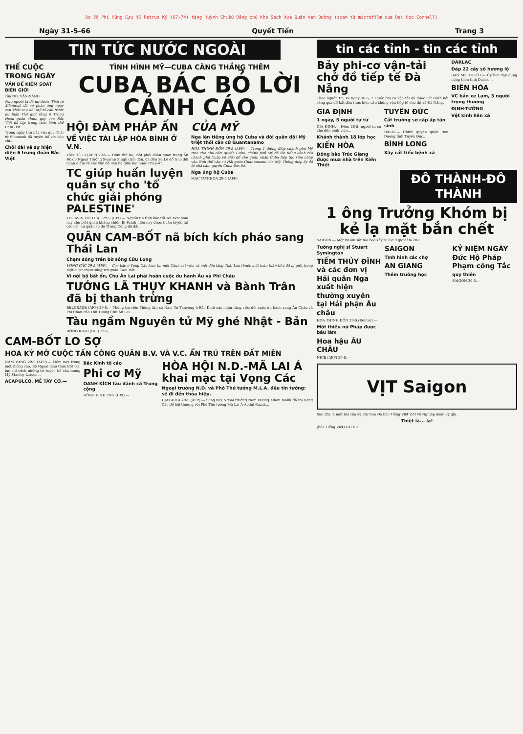Do Võ Phi Hùng Cựu HS Petrus Ký (67-74) tặng Huỳnh Chiều Đẳng chủ Kho Sách Xưa Quán Ven Đường (scan từ microfilm của Đại Học Cornell)
Ngày 31-5-66 Quyết Tiến Trang 3
TIN TỨC NƯỚC NGOÀI
THẾ CUỘC TRONG NGÀY
VẤN ĐỀ KIỂM SOÁT BIÊN GIỚI
của NG. VĂN-SÁNG
Như người ta đã dự đoán, Thái tử Sihanouk đã có phản ứng ngay sau khắc sau khi Mỹ tố cáo trước dư luận Thế giới rằng 6 Trung Đoàn quân chính quy của Bắc Việt đã tập trung trên lãnh thổ Cam Bốt...
Trong ngày thứ bảy vừa qua Thái tử Sihanouk đã tuyên bố với báo chí...
Chối dài về sự hiện diện 6 trung đoàn Bắc Việt
TÌNH HÌNH MỸ—CUBA CĂNG THẲNG THÊM
CUBA BÁC BỎ LỜI CẢNH CÁO
HỘI ĐÀM PHÁP ẤN
VỀ VIỆC TÁI LẬP HÒA BÌNH Ở V.N.
TÂN ĐỀ LI (AFP) 29-5.— Hôm thứ ba, một phái đoàn quan trọng Ấn Độ do Ngoại Trưởng Swaran Singh cầm đầu, đã đến Ba Lê để trao đổi quan điểm về các vấn đề liên hệ giữa hai nước Pháp-Ấn.
TC giúp huấn luyện quân sự cho 'tổ chức giải phóng PALESTINE'
TEL AVIV, DO THÁI, 29-5 (UPI).— Nguồn tin tình báo tối Tel Aviv hôm nay cho biết quân kháng chiến El-Fatah hiện nay được huấn luyện tại các căn cứ quân sự do Trung Cộng đỡ đầu.
CỦA MỸ
Nga lên tiếng ủng hộ Cuba và đòi quân đội Mỹ triệt thối căn cứ Guantanamo
HOA THỊNH ĐỐN 29-5 (AFP).— Trong 1 thông điệp chánh phủ Mỹ trao cho nhà cầm quyền Cuba, chánh phủ Mỹ đã lên tiếng cảnh cáo chánh phủ Cuba về việc để cho quân nhân Cuba tiếp tục xâm nhập vào lãnh thổ căn cứ Hải quân Guantanamo của Mỹ. Thông điệp ấy đã bị nhà cầm quyền Cuba bác bỏ.
Nga ủng hộ Cuba
MẠC TƯ KHOA 29-5 (AFP)
QUÂN CAM-BỐT nã bích kích pháo sang Thái Lan
Chạm súng trên bờ sông Cửu Long
VỌNG CÁC 29-5 (AFP).— Các báo ở Vọng Các loan tin một Cảnh sát viên và một dân làng Thái Lan thuộc một toán tuần tiễu đã bị giết trong một cuộc chạm súng với quân Cam Bốt...
Vì nội bộ bất ổn, Chu Ân Lai phải hoãn cuộc du hành Âu và Phi Châu
TƯỚNG LÃ THỤY KHANH và Bành Trân đã bị thanh trừng
BELGRADE (AFP) 29-5.— Thông tin viên Thông tấn xã Nam Tư Tanyoug ở Bắc Kinh xác nhận rằng việc đổi cuộc du hành sang Âu Châu và Phi Châu của Thủ Tướng Chu Ân Lai...
Tàu ngầm Nguyên tử Mỹ ghé Nhật - Bản
ĐÔNG KINH (UPI) 29-5.
CAM-BỐT LO SỢ
HOA KỲ MỞ CUỘC TẤN CÔNG QUÂN B.V. VÀ V.C. ẨN TRÚ TRÊN ĐẤT MIÊN
NAM VANG 29-5 (AFP).— Hôm nay trong một thông cáo, Bộ Ngoại giao Cam Bốt cực lực chỉ trích những lời tuyên bố của tướng Mỹ Stanley Larsen...
ACAPULCO, MỄ TÂY CƠ.—
Bắc Kinh tố cáo
Phi cơ Mỹ
OANH KÍCH tàu đánh cá Trung cộng
ĐÔNG KINH 29-5 (UPI).—
HÒA HỘI N.D.-MÃ LAI Á khai mạc tại Vọng Các
Ngoại trưởng N.D. và Phó Thủ tướng M.L.A. đều tin tưởng: sẽ đi đến thỏa hiệp.
DJAKARTA 29-5 (AFP).— Sáng nay Ngoại trưởng Nam Dương Adam Malik đã tới Vọng Các để hội thương với Phó Thủ tướng Mã Lai Á Abdul Razak...
tin các tỉnh - tin các tỉnh
Bảy phi-cơ vận-tải chở đồ tiếp tế Đà Nẵng
Theo nguồn tin TV ngày 30-5, 7 chiếc phi cơ vận tải đã được cất cánh bồi sáng qua để bắt đầu thực hiện cầu không vận tiếp tế cho thị xã Đà Nẵng.
GIA ĐỊNH
1 ngày, 5 người tự tử
GIA ĐỊNH.— Đêm 28-5, người ta có chở đến bịnh viện...
Khánh thành 18 lớp học
KIẾN HÒA
Đồng bào Trúc Giang được mua nhà trên Kiến Thiết
TUYÊN ĐỨC
Cất trường sơ cấp ấp tân sinh
ĐALAT.— Chính quyền quận Đơn Dương tỉnh Tuyên Đức...
BÌNH LONG
Xây cất tiểu bệnh xá
DARLAC
Đáp 22 cây số hương lộ
BAN MÊ THUỘT.— Ủy ban xây dựng nông thôn tỉnh Darlac...
BIÊN HÒA
VC bắn xe Lam, 3 người trọng thương
ĐỊNH-TƯỜNG
Vệt kinh liên xã
ĐÔ THÀNH-ĐÔ THÀNH
1 ông Trưởng Khóm bị kẻ lạ mặt bắn chết
SAIGON.— Một vụ ám sát táo bạo xảy ra lúc 9 giờ đêm 28-5...
Tường nghị sĩ Stuart Symington
TIẾM THỦY ĐĨNH và các đơn vị Hải quân Nga xuất hiện thường xuyên tại Hải phận Âu châu
HOA THỊNH ĐỐN 29-5 (Reuter).—
Một thiếu nữ Pháp được bầu làm
Hoa hậu ÂU CHÂU
NICE (AFP) 29-5.—
SAIGON
Tình hình các chợ
AN GIANG
Thêm trường học
KỶ NIỆM NGÀY Đức Hộ Pháp Phạm công Tắc
quy thiên
SAIGON 30-5.—
VỊT Saigon
Sau đây là một bài của ký giả Tam Đa báo Tiếng Việt viết về Nghiệp đoàn ký giả.
Thiệt là... lạ!
(báo Tiếng Việt) LÁI VỊT